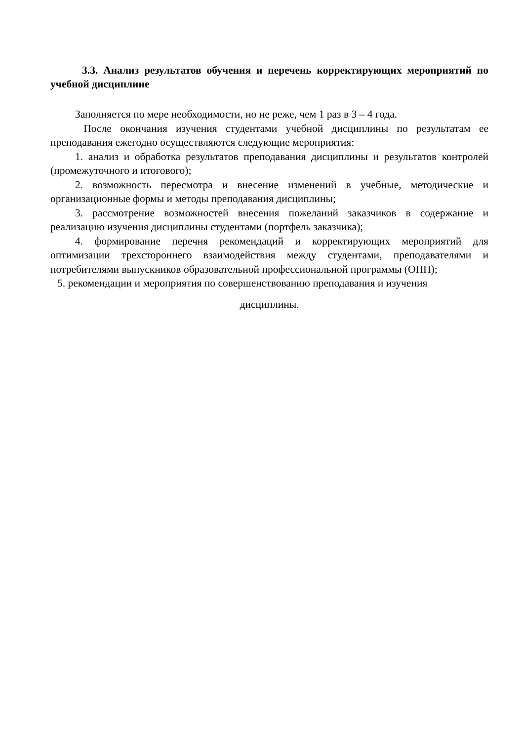3.3. Анализ результатов обучения и перечень корректирующих мероприятий по учебной дисциплине
Заполняется по мере необходимости, но не реже, чем 1 раз в 3 – 4 года.
После окончания изучения студентами учебной дисциплины по результатам ее преподавания ежегодно осуществляются следующие мероприятия:
1. анализ и обработка результатов преподавания дисциплины и результатов контролей (промежуточного и итогового);
2. возможность пересмотра и внесение изменений в учебные, методические и организационные формы и методы преподавания дисциплины;
3. рассмотрение возможностей внесения пожеланий заказчиков в содержание и реализацию изучения дисциплины студентами (портфель заказчика);
4. формирование перечня рекомендаций и корректирующих мероприятий для оптимизации трехстороннего взаимодействия между студентами, преподавателями и потребителями выпускников образовательной профессиональной программы (ОПП);
5. рекомендации и мероприятия по совершенствованию преподавания и изучения
дисциплины.